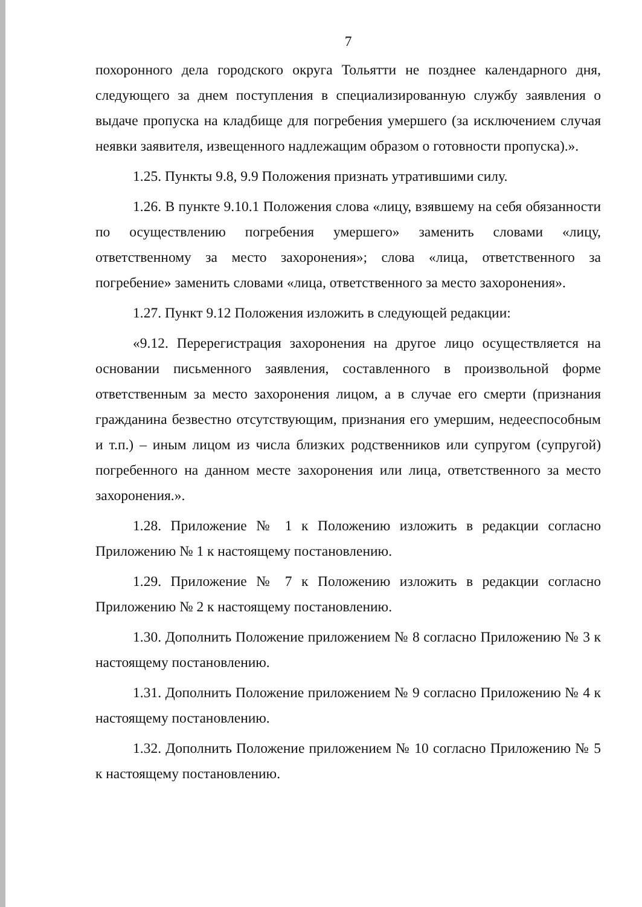7
похоронного дела городского округа Тольятти не позднее календарного дня, следующего за днем поступления в специализированную службу заявления о выдаче пропуска на кладбище для погребения умершего (за исключением случая неявки заявителя, извещенного надлежащим образом о готовности пропуска).».
1.25. Пункты 9.8, 9.9 Положения признать утратившими силу.
1.26. В пункте 9.10.1 Положения слова «лицу, взявшему на себя обязанности по осуществлению погребения умершего» заменить словами «лицу, ответственному за место захоронения»; слова «лица, ответственного за погребение» заменить словами «лица, ответственного за место захоронения».
1.27. Пункт 9.12 Положения изложить в следующей редакции:
«9.12. Перерегистрация захоронения на другое лицо осуществляется на основании письменного заявления, составленного в произвольной форме ответственным за место захоронения лицом, а в случае его смерти (признания гражданина безвестно отсутствующим, признания его умершим, недееспособным и т.п.) – иным лицом из числа близких родственников или супругом (супругой) погребенного на данном месте захоронения или лица, ответственного за место захоронения.».
1.28. Приложение № 1 к Положению изложить в редакции согласно Приложению № 1 к настоящему постановлению.
1.29. Приложение № 7 к Положению изложить в редакции согласно Приложению № 2 к настоящему постановлению.
1.30. Дополнить Положение приложением № 8 согласно Приложению № 3 к настоящему постановлению.
1.31. Дополнить Положение приложением № 9 согласно Приложению № 4 к настоящему постановлению.
1.32. Дополнить Положение приложением № 10 согласно Приложению № 5 к настоящему постановлению.